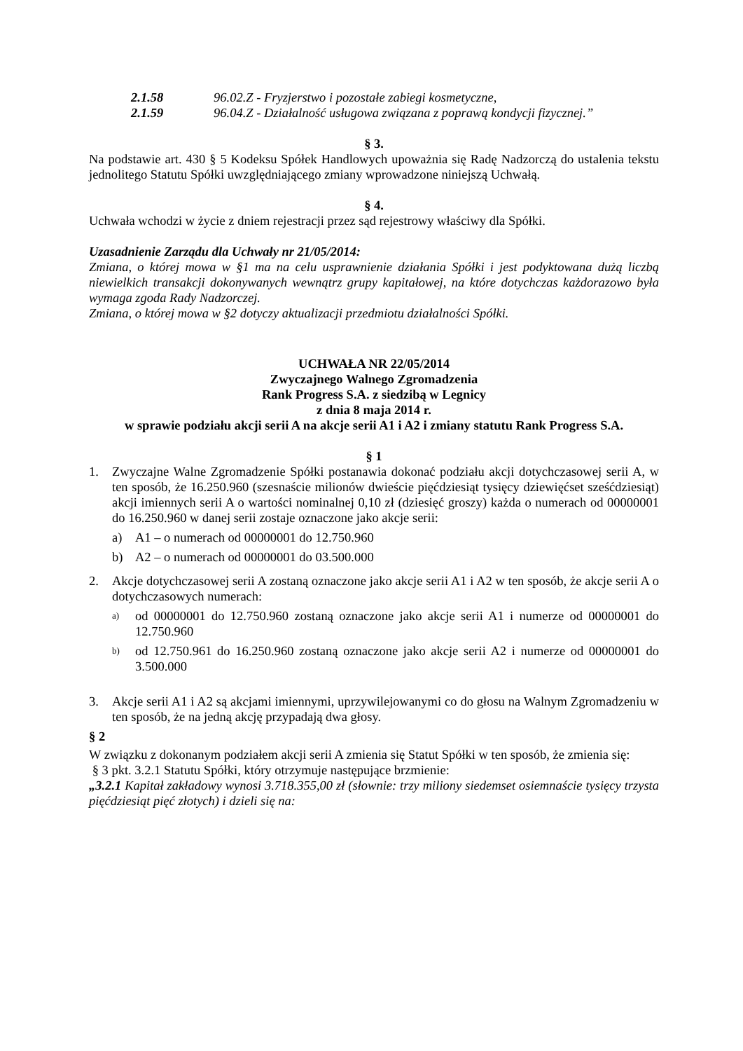2.1.58 96.02.Z - Fryzjerstwo i pozostałe zabiegi kosmetyczne,
2.1.59 96.04.Z - Działalność usługowa związana z poprawą kondycji fizycznej.”
§ 3.
Na podstawie art. 430 § 5 Kodeksu Spółek Handlowych upoważnia się Radę Nadzorczą do ustalenia tekstu jednolitego Statutu Spółki uwzględniającego zmiany wprowadzone niniejszą Uchwałą.
§ 4.
Uchwała wchodzi w życie z dniem rejestracji przez sąd rejestrowy właściwy dla Spółki.
Uzasadnienie Zarządu dla Uchwały nr 21/05/2014:
Zmiana, o której mowa w §1 ma na celu usprawnienie działania Spółki i jest podyktowana dużą liczbą niewielkich transakcji dokonywanych wewnątrz grupy kapitałowej, na które dotychczas każdorazowo była wymaga zgoda Rady Nadzorczej.
Zmiana, o której mowa w §2 dotyczy aktualizacji przedmiotu działalności Spółki.
UCHWAŁA NR 22/05/2014
Zwyczajnego Walnego Zgromadzenia
Rank Progress S.A. z siedzibą w Legnicy
z dnia 8 maja 2014 r.
w sprawie podziału akcji serii A na akcje serii A1 i A2 i zmiany statutu Rank Progress S.A.
§ 1
1. Zwyczajne Walne Zgromadzenie Spółki postanawia dokonać podziału akcji dotychczasowej serii A, w ten sposób, że 16.250.960 (szesnaście milionów dwieście pięćdziesiąt tysięcy dziewięćset sześćdziesiąt) akcji imiennych serii A o wartości nominalnej 0,10 zł (dziesięć groszy) każda o numerach od 00000001 do 16.250.960 w danej serii zostaje oznaczone jako akcje serii:
a) A1 – o numerach od 00000001 do 12.750.960
b) A2 – o numerach od 00000001 do 03.500.000
2. Akcje dotychczasowej serii A zostaną oznaczone jako akcje serii A1 i A2 w ten sposób, że akcje serii A o dotychczasowych numerach:
a)
od 00000001 do 12.750.960 zostaną oznaczone jako akcje serii A1 i numerze od 00000001 do 12.750.960
b)
od 12.750.961 do 16.250.960 zostaną oznaczone jako akcje serii A2 i numerze od 00000001 do 3.500.000
3. Akcje serii A1 i A2 są akcjami imiennymi, uprzywilejowanymi co do głosu na Walnym Zgromadzeniu w ten sposób, że na jedną akcję przypadają dwa głosy.
§ 2
W związku z dokonanym podziałem akcji serii A zmienia się Statut Spółki w ten sposób, że zmienia się:
§ 3 pkt. 3.2.1 Statutu Spółki, który otrzymuje następujące brzmienie:
„3.2.1 Kapitał zakładowy wynosi 3.718.355,00 zł (słownie: trzy miliony siedemset osiemnaście tysięcy trzysta pięćdziesiąt pięć złotych) i dzieli się na: